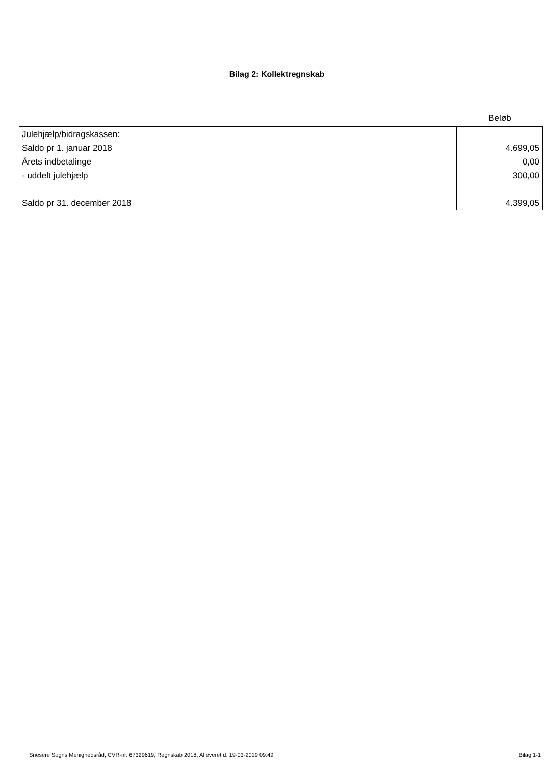Bilag 2: Kollektregnskab
| | Beløb |
| --- | --- |
| Julehjælp/bidragskassen: | |
| Saldo pr 1. januar 2018 | 4.699,05 |
| Årets indbetalinge | 0,00 |
| - uddelt julehjælp | 300,00 |
| Saldo pr 31. december 2018 | 4.399,05 |
Snesere Sogns Menighedsråd, CVR-nr. 67329619, Regnskab 2018, Afleveret d. 19-03-2019 09:49 Bilag 1-1